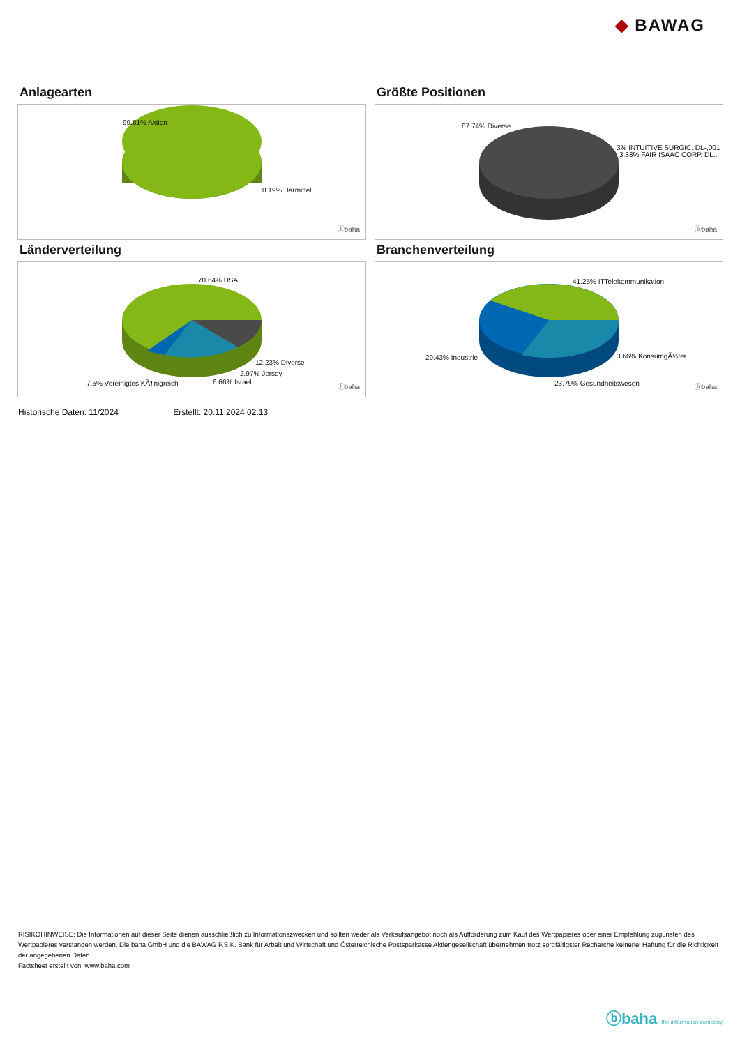◆ BAWAG
Anlagearten
99.81% Aktien
0.19% Barmittel
ⓑbaha
Größte Positionen
87.74% Diverse
3% INTUITIVE SURGIC. DL-,001
3.38% FAIR ISAAC CORP. DL..
ⓑbaha
Länderverteilung
70.64% USA
12.23% Diverse
2.97% Jersey
6.66% Israel 7.5% Vereinigtes KÃ¶nigreich ⓑbaha
Branchenverteilung
41.25% ITTelekommunikation
29.43% Industrie 3.66% KonsumgÃ¼ter
23.79% Gesundheitswesen ⓑbaha
Historische Daten: 11/2024 Erstellt: 20.11.2024 02:13
RISIKOHINWEISE: Die Informationen auf dieser Seite dienen ausschließlich zu Informationszwecken und sollten weder als Verkaufsangebot noch als Aufforderung zum Kauf des Wertpapieres oder einer Empfehlung zugunsten des Wertpapieres verstanden werden. Die baha GmbH und die BAWAG P.S.K. Bank für Arbeit und Wirtschaft und Österreichische Postsparkasse Aktiengesellschaft übernehmen trotz sorgfältigster Recherche keinerlei Haftung für die Richtigkeit der angegebenen Daten.
Factsheet erstellt von: www.baha.com
ⓑbaha the information company